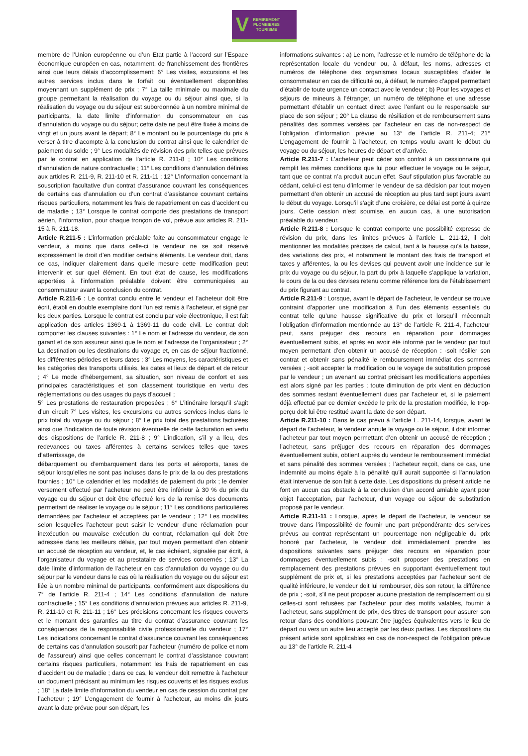V
REMIREMONT
PLOMBIERES
TOURISME
membre de l’Union européenne ou d’un Etat partie à l’accord sur l’Espace économique européen en cas, notamment, de franchissement des frontières ainsi que leurs délais d’accomplissement; 6° Les visites, excursions et les autres services inclus dans le forfait ou éventuellement disponibles moyennant un supplément de prix ; 7° La taille minimale ou maximale du groupe permettant la réalisation du voyage ou du séjour ainsi que, si la réalisation du voyage ou du séjour est subordonnée à un nombre minimal de participants, la date limite d’information du consommateur en cas d’annulation du voyage ou du séjour; cette date ne peut être fixée à moins de vingt et un jours avant le départ; 8° Le montant ou le pourcentage du prix à verser à titre d’acompte à la conclusion du contrat ainsi que le calendrier de paiement du solde ; 9° Les modalités de révision des prix telles que prévues par le contrat en application de l’article R. 211-8 ; 10° Les conditions d’annulation de nature contractuelle ; 11° Les conditions d’annulation définies aux articles R. 211-9, R. 211-10 et R. 211-11 ; 12° L’information concernant la souscription facultative d’un contrat d’assurance couvrant les conséquences de certains cas d’annulation ou d’un contrat d’assistance couvrant certains risques particuliers, notamment les frais de rapatriement en cas d’accident ou de maladie ; 13° Lorsque le contrat comporte des prestations de transport aérien, l’information, pour chaque tronçon de vol, prévue aux articles R. 211-15 à R. 211-18.
Article R.211-5 : L’information préalable faite au consommateur engage le vendeur, à moins que dans celle-ci le vendeur ne se soit réservé expressément le droit d’en modifier certains éléments. Le vendeur doit, dans ce cas, indiquer clairement dans quelle mesure cette modification peut intervenir et sur quel élément. En tout état de cause, les modifications apportées à l’information préalable doivent être communiquées au consommateur avant la conclusion du contrat.
Article R.211-6 : Le contrat conclu entre le vendeur et l’acheteur doit être écrit, établi en double exemplaire dont l’un est remis à l’acheteur, et signé par les deux parties. Lorsque le contrat est conclu par voie électronique, il est fait application des articles 1369-1 à 1369-11 du code civil. Le contrat doit comporter les clauses suivantes : 1° Le nom et l’adresse du vendeur, de son garant et de son assureur ainsi que le nom et l’adresse de l’organisateur ; 2° La destination ou les destinations du voyage et, en cas de séjour fractionné, les différentes périodes et leurs dates ; 3° Les moyens, les caractéristiques et les catégories des transports utilisés, les dates et lieux de départ et de retour ; 4° Le mode d’hébergement, sa situation, son niveau de confort et ses principales caractéristiques et son classement touristique en vertu des réglementations ou des usages du pays d’accueil ;
5° Les prestations de restauration proposées ; 6° L’itinéraire lorsqu’il s’agit d’un circuit 7° Les visites, les excursions ou autres services inclus dans le prix total du voyage ou du séjour ; 8° Le prix total des prestations facturées ainsi que l’indication de toute révision éventuelle de cette facturation en vertu des dispositions de l’article R. 211-8 ; 9° L’indication, s’il y a lieu, des redevances ou taxes afférentes à certains services telles que taxes d’atterrissage, de
débarquement ou d’embarquement dans les ports et aéroports, taxes de séjour lorsqu’elles ne sont pas incluses dans le prix de la ou des prestations fournies ; 10° Le calendrier et les modalités de paiement du prix ; le dernier versement effectué par l’acheteur ne peut être inférieur à 30 % du prix du voyage ou du séjour et doit être effectué lors de la remise des documents permettant de réaliser le voyage ou le séjour ; 11° Les conditions particulières demandées par l’acheteur et acceptées par le vendeur ; 12° Les modalités selon lesquelles l’acheteur peut saisir le vendeur d’une réclamation pour inexécution ou mauvaise exécution du contrat, réclamation qui doit être adressée dans les meilleurs délais, par tout moyen permettant d’en obtenir un accusé de réception au vendeur, et, le cas échéant, signalée par écrit, à l’organisateur du voyage et au prestataire de services concernés ; 13° La date limite d’information de l’acheteur en cas d’annulation du voyage ou du séjour par le vendeur dans le cas où la réalisation du voyage ou du séjour est liée à un nombre minimal de participants, conformément aux dispositions du 7° de l’article R. 211-4 ; 14° Les conditions d’annulation de nature contractuelle ; 15° Les conditions d’annulation prévues aux articles R. 211-9, R. 211-10 et R. 211-11 ; 16° Les précisions concernant les risques couverts et le montant des garanties au titre du contrat d’assurance couvrant les conséquences de la responsabilité civile professionnelle du vendeur ; 17° Les indications concernant le contrat d’assurance couvrant les conséquences de certains cas d’annulation souscrit par l’acheteur (numéro de police et nom de l’assureur) ainsi que celles concernant le contrat d’assistance couvrant certains risques particuliers, notamment les frais de rapatriement en cas d’accident ou de maladie ; dans ce cas, le vendeur doit remettre à l’acheteur un document précisant au minimum les risques couverts et les risques exclus ; 18° La date limite d’information du vendeur en cas de cession du contrat par l’acheteur ; 19° L’engagement de fournir à l’acheteur, au moins dix jours avant la date prévue pour son départ, les
informations suivantes : a) Le nom, l’adresse et le numéro de téléphone de la représentation locale du vendeur ou, à défaut, les noms, adresses et numéros de téléphone des organismes locaux susceptibles d’aider le consommateur en cas de difficulté ou, à défaut, le numéro d’appel permettant d’établir de toute urgence un contact avec le vendeur ; b) Pour les voyages et séjours de mineurs à l’étranger, un numéro de téléphone et une adresse permettant d’établir un contact direct avec l’enfant ou le responsable sur place de son séjour ; 20° La clause de résiliation et de remboursement sans pénalités des sommes versées par l’acheteur en cas de non-respect de l’obligation d’information prévue au 13° de l’article R. 211-4; 21° L’engagement de fournir à l’acheteur, en temps voulu avant le début du voyage ou du séjour, les heures de départ et d’arrivée.
Article R.211-7 : L’acheteur peut céder son contrat à un cessionnaire qui remplit les mêmes conditions que lui pour effectuer le voyage ou le séjour, tant que ce contrat n’a produit aucun effet. Sauf stipulation plus favorable au cédant, celui-ci est tenu d’informer le vendeur de sa décision par tout moyen permettant d’en obtenir un accusé de réception au plus tard sept jours avant le début du voyage. Lorsqu’il s’agit d’une croisière, ce délai est porté à quinze jours. Cette cession n’est soumise, en aucun cas, à une autorisation préalable du vendeur.
Article R.211-8 : Lorsque le contrat comporte une possibilité expresse de révision du prix, dans les limites prévues à l’article L. 211-12, il doit mentionner les modalités précises de calcul, tant à la hausse qu’à la baisse, des variations des prix, et notamment le montant des frais de transport et taxes y afférentes, la ou les devises qui peuvent avoir une incidence sur le prix du voyage ou du séjour, la part du prix à laquelle s’applique la variation, le cours de la ou des devises retenu comme référence lors de l’établissement du prix figurant au contrat.
Article R.211-9 : Lorsque, avant le départ de l’acheteur, le vendeur se trouve contraint d’apporter une modification à l’un des éléments essentiels du contrat telle qu’une hausse significative du prix et lorsqu’il méconnaît l’obligation d’information mentionnée au 13° de l’article R. 211-4, l’acheteur peut, sans préjuger des recours en réparation pour dommages éventuellement subis, et après en avoir été informé par le vendeur par tout moyen permettant d’en obtenir un accusé de réception : -soit résilier son contrat et obtenir sans pénalité le remboursement immédiat des sommes versées ; -soit accepter la modification ou le voyage de substitution proposé par le vendeur ; un avenant au contrat précisant les modifications apportées est alors signé par les parties ; toute diminution de prix vient en déduction des sommes restant éventuellement dues par l’acheteur et, si le paiement déjà effectué par ce dernier excède le prix de la prestation modifiée, le trop-perçu doit lui être restitué avant la date de son départ.
Article R.211-10 : Dans le cas prévu à l’article L. 211-14, lorsque, avant le départ de l’acheteur, le vendeur annule le voyage ou le séjour, il doit informer l’acheteur par tout moyen permettant d’en obtenir un accusé de réception ; l’acheteur, sans préjuger des recours en réparation des dommages éventuellement subis, obtient auprès du vendeur le remboursement immédiat et sans pénalité des sommes versées ; l’acheteur reçoit, dans ce cas, une indemnité au moins égale à la pénalité qu’il aurait supportée si l’annulation était intervenue de son fait à cette date. Les dispositions du présent article ne font en aucun cas obstacle à la conclusion d’un accord amiable ayant pour objet l’acceptation, par l’acheteur, d’un voyage ou séjour de substitution proposé par le vendeur.
Article R.211-11 : Lorsque, après le départ de l’acheteur, le vendeur se trouve dans l’impossibilité de fournir une part prépondérante des services prévus au contrat représentant un pourcentage non négligeable du prix honoré par l’acheteur, le vendeur doit immédiatement prendre les dispositions suivantes sans préjuger des recours en réparation pour dommages éventuellement subis : -soit proposer des prestations en remplacement des prestations prévues en supportant éventuellement tout supplément de prix et, si les prestations acceptées par l’acheteur sont de qualité inférieure, le vendeur doit lui rembourser, dès son retour, la différence de prix ; -soit, s’il ne peut proposer aucune prestation de remplacement ou si celles-ci sont refusées par l’acheteur pour des motifs valables, fournir à l’acheteur, sans supplément de prix, des titres de transport pour assurer son retour dans des conditions pouvant être jugées équivalentes vers le lieu de départ ou vers un autre lieu accepté par les deux parties. Les dispositions du présent article sont applicables en cas de non-respect de l’obligation prévue au 13° de l’article R. 211-4